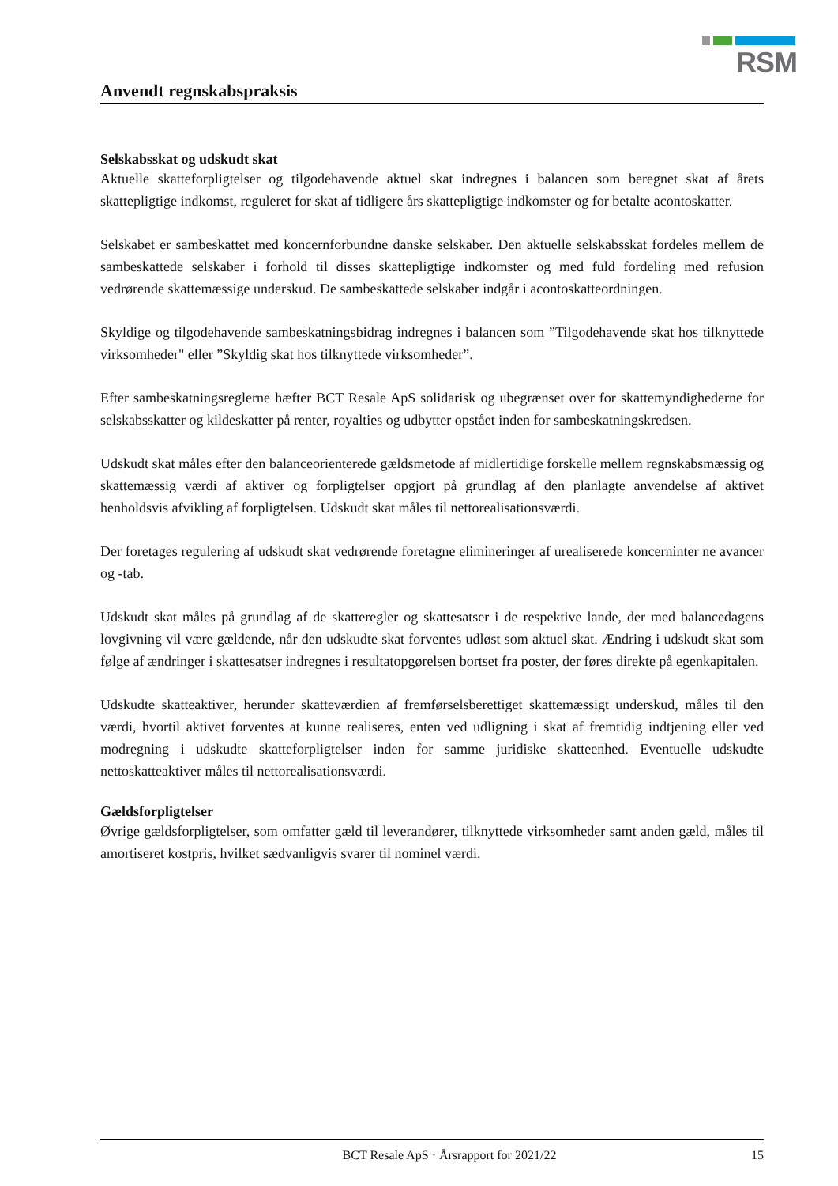RSM
Anvendt regnskabspraksis
Selskabsskat og udskudt skat
Aktuelle skatteforpligtelser og tilgodehavende aktuel skat indregnes i balancen som beregnet skat af årets skattepligtige indkomst, reguleret for skat af tidligere års skattepligtige indkomster og for betalte aconto­skatter.
Selskabet er sambeskattet med koncernforbundne danske selskaber. Den aktuelle selskabsskat fordeles mellem de sambeskattede selskaber i forhold til disses skattepligtige indkomster og med fuld fordeling med refusion vedrørende skattemæssige underskud. De sambeskattede selskaber indgår i acontoskatte­ordningen.
Skyldige og tilgodehavende sambeskatningsbidrag indregnes i balancen som ”Tilgodehavende skat hos tilknyttede virksomheder" eller ”Skyldig skat hos tilknyttede virksomheder”.
Efter sambeskatningsreglerne hæfter BCT Resale ApS solidarisk og ubegrænset over for skattemyndighe­derne for selskabsskatter og kildeskatter på renter, royalties og udbytter opstået inden for sambeskat­ningskredsen.
Udskudt skat måles efter den balanceorienterede gældsmetode af midlertidige forskelle mellem regn­skabsmæssig og skattemæssig værdi af aktiver og forpligtelser opgjort på grundlag af den planlagte an­vendelse af aktivet henholdsvis afvikling af forpligtelsen. Udskudt skat måles til nettorealisationsværdi.
Der foretages regulering af udskudt skat vedrørende foretagne elimineringer af urealiserede koncerninter ne avancer og -tab.
Udskudt skat måles på grundlag af de skatteregler og skattesatser i de respektive lande, der med balance­dagens lovgivning vil være gældende, når den udskudte skat forventes udløst som aktuel skat. Ændring i udskudt skat som følge af ændringer i skattesatser indregnes i resultatopgørelsen bortset fra poster, der føres direkte på egenkapitalen.
Udskudte skatteaktiver, herunder skatteværdien af fremførselsberettiget skattemæssigt underskud, måles til den værdi, hvortil aktivet forventes at kunne realiseres, enten ved udligning i skat af fremtidig indtje­ning eller ved modregning i udskudte skatteforpligtelser inden for samme juridiske skatteenhed. Eventu­elle udskudte nettoskatteaktiver måles til nettorealisationsværdi.
Gældsforpligtelser
Øvrige gældsforpligtelser, som omfatter gæld til leverandører, tilknyttede virksomheder samt anden gæld, måles til amortiseret kostpris, hvilket sædvanligvis svarer til nominel værdi.
BCT Resale ApS · Årsrapport for 2021/22 15